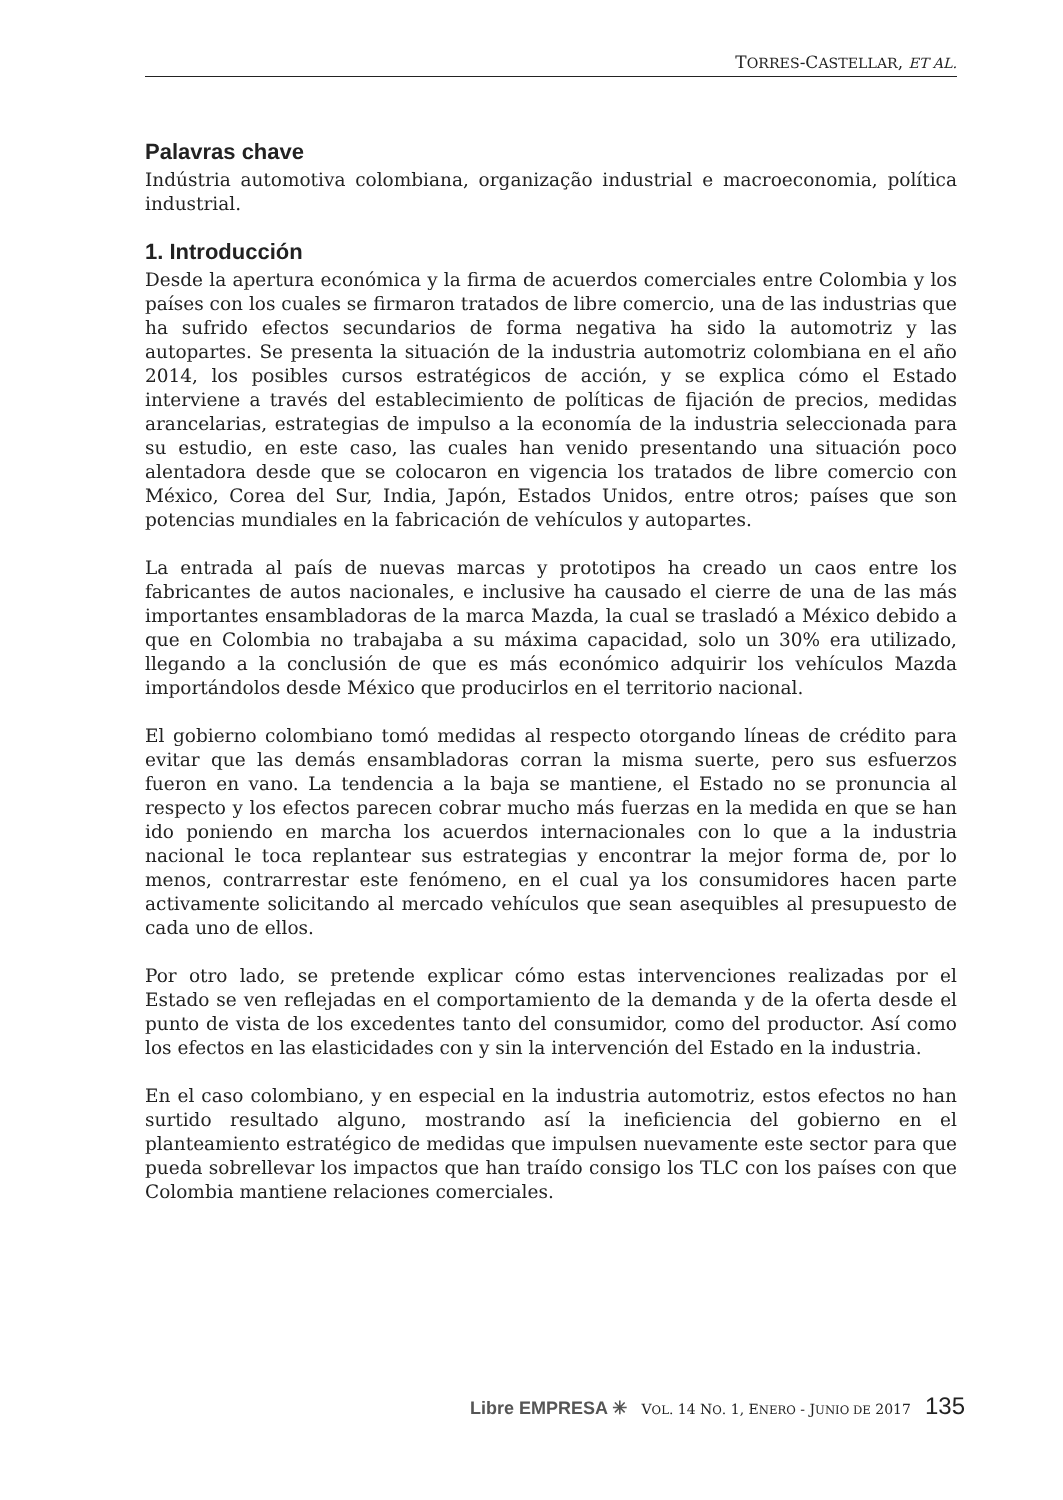TORRES-CASTELLAR, ET AL.
Palavras chave
Indústria automotiva colombiana, organização industrial e macroeconomia, política industrial.
1. Introducción
Desde la apertura económica y la firma de acuerdos comerciales entre Colombia y los países con los cuales se firmaron tratados de libre comercio, una de las industrias que ha sufrido efectos secundarios de forma negativa ha sido la automotriz y las autopartes. Se presenta la situación de la industria automotriz colombiana en el año 2014, los posibles cursos estratégicos de acción, y se explica cómo el Estado interviene a través del establecimiento de políticas de fijación de precios, medidas arancelarias, estrategias de impulso a la economía de la industria seleccionada para su estudio, en este caso, las cuales han venido presentando una situación poco alentadora desde que se colocaron en vigencia los tratados de libre comercio con México, Corea del Sur, India, Japón, Estados Unidos, entre otros; países que son potencias mundiales en la fabricación de vehículos y autopartes.
La entrada al país de nuevas marcas y prototipos ha creado un caos entre los fabricantes de autos nacionales, e inclusive ha causado el cierre de una de las más importantes ensambladoras de la marca Mazda, la cual se trasladó a México debido a que en Colombia no trabajaba a su máxima capacidad, solo un 30% era utilizado, llegando a la conclusión de que es más económico adquirir los vehículos Mazda importándolos desde México que producirlos en el territorio nacional.
El gobierno colombiano tomó medidas al respecto otorgando líneas de crédito para evitar que las demás ensambladoras corran la misma suerte, pero sus esfuerzos fueron en vano. La tendencia a la baja se mantiene, el Estado no se pronuncia al respecto y los efectos parecen cobrar mucho más fuerzas en la medida en que se han ido poniendo en marcha los acuerdos internacionales con lo que a la industria nacional le toca replantear sus estrategias y encontrar la mejor forma de, por lo menos, contrarrestar este fenómeno, en el cual ya los consumidores hacen parte activamente solicitando al mercado vehículos que sean asequibles al presupuesto de cada uno de ellos.
Por otro lado, se pretende explicar cómo estas intervenciones realizadas por el Estado se ven reflejadas en el comportamiento de la demanda y de la oferta desde el punto de vista de los excedentes tanto del consumidor, como del productor. Así como los efectos en las elasticidades con y sin la intervención del Estado en la industria.
En el caso colombiano, y en especial en la industria automotriz, estos efectos no han surtido resultado alguno, mostrando así la ineficiencia del gobierno en el planteamiento estratégico de medidas que impulsen nuevamente este sector para que pueda sobrellevar los impactos que han traído consigo los TLC con los países con que Colombia mantiene relaciones comerciales.
Libre EMPRESA ✳ VOL. 14 NO. 1, ENERO - JUNIO DE 2017 135